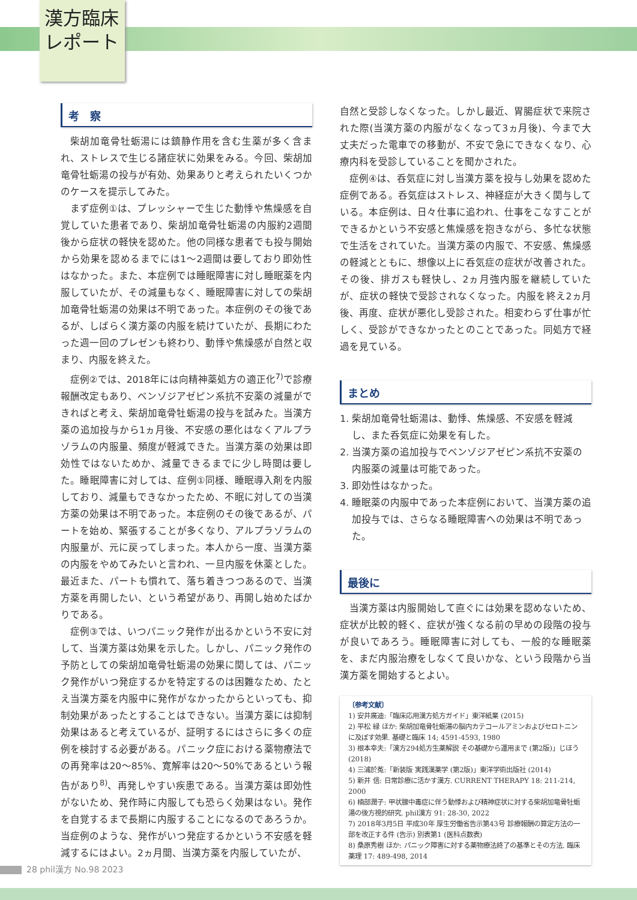漢方臨床
レポート
考　察
柴胡加竜骨牡蛎湯には鎮静作用を含む生薬が多く含まれ、ストレスで生じる諸症状に効果をみる。今回、柴胡加竜骨牡蛎湯の投与が有効、効果ありと考えられたいくつかのケースを提示してみた。
まず症例①は、プレッシャーで生じた動悸や焦燥感を自覚していた患者であり、柴胡加竜骨牡蛎湯の内服約2週間後から症状の軽快を認めた。他の同様な患者でも投与開始から効果を認めるまでには1～2週間は要しており即効性はなかった。また、本症例では睡眠障害に対し睡眠薬を内服していたが、その減量もなく、睡眠障害に対しての柴胡加竜骨牡蛎湯の効果は不明であった。本症例のその後であるが、しばらく漢方薬の内服を続けていたが、長期にわたった週一回のプレゼンも終わり、動悸や焦燥感が自然と収まり、内服を終えた。
症例②では、2018年には向精神薬処方の適正化<sup>7)</sup>で診療報酬改定もあり、ベンゾジアゼピン系抗不安薬の減量ができればと考え、柴胡加竜骨牡蛎湯の投与を試みた。当漢方薬の追加投与から1ヵ月後、不安感の悪化はなくアルプラゾラムの内服量、頻度が軽減できた。当漢方薬の効果は即効性ではないためか、減量できるまでに少し時間は要した。睡眠障害に対しては、症例①同様、睡眠導入剤を内服しており、減量もできなかったため、不眠に対しての当漢方薬の効果は不明であった。本症例のその後であるが、パートを始め、緊張することが多くなり、アルプラゾラムの内服量が、元に戻ってしまった。本人から一度、当漢方薬の内服をやめてみたいと言われ、一旦内服を休薬とした。最近また、パートも慣れて、落ち着きつつあるので、当漢方薬を再開したい、という希望があり、再開し始めたばかりである。
症例③では、いつパニック発作が出るかという不安に対して、当漢方薬は効果を示した。しかし、パニック発作の予防としての柴胡加竜骨牡蛎湯の効果に関しては、パニック発作がいつ発症するかを特定するのは困難なため、たとえ当漢方薬を内服中に発作がなかったからといっても、抑制効果があったとすることはできない。当漢方薬には抑制効果はあると考えているが、証明するにはさらに多くの症例を検討する必要がある。パニック症における薬物療法での再発率は20～85%、寛解率は20～50%であるという報告があり<sup>8)</sup>、再発しやすい疾患である。当漢方薬は即効性がないため、発作時に内服しても恐らく効果はない。発作を自覚するまで長期に内服することになるのであろうか。当症例のような、発作がいつ発症するかという不安感を軽減するにはよい。2ヵ月間、当漢方薬を内服していたが、
自然と受診しなくなった。しかし最近、胃腸症状で来院された際(当漢方薬の内服がなくなって3ヵ月後)、今まで大丈夫だった電車での移動が、不安で急にできなくなり、心療内科を受診していることを聞かされた。
症例④は、呑気症に対し当漢方薬を投与し効果を認めた症例である。呑気症はストレス、神経症が大きく関与している。本症例は、日々仕事に追われ、仕事をこなすことができるかという不安感と焦燥感を抱きながら、多忙な状態で生活をされていた。当漢方薬の内服で、不安感、焦燥感の軽減とともに、想像以上に呑気症の症状が改善された。その後、排ガスも軽快し、2ヵ月強内服を継続していたが、症状の軽快で受診されなくなった。内服を終え2ヵ月後、再度、症状が悪化し受診された。相変わらず仕事が忙しく、受診ができなかったとのことであった。同処方で経過を見ている。
まとめ
1. 柴胡加竜骨牡蛎湯は、動悸、焦燥感、不安感を軽減し、また呑気症に効果を有した。
2. 当漢方薬の追加投与でベンゾジアゼピン系抗不安薬の内服薬の減量は可能であった。
3. 即効性はなかった。
4. 睡眠薬の内服中であった本症例において、当漢方薬の追加投与では、さらなる睡眠障害への効果は不明であった。
最後に
当漢方薬は内服開始して直ぐには効果を認めないため、症状が比較的軽く、症状が強くなる前の早めの段階の投与が良いであろう。睡眠障害に対しても、一般的な睡眠薬を、まだ内服治療をしなくて良いかな、という段階から当漢方薬を開始するとよい。
〔参考文献〕
1) 安井廣迪:「臨床応用漢方処方ガイド」東洋紙業 (2015)
2) 平松 緑 ほか: 柴胡加竜骨牡蛎湯の脳内カテコールアミンおよびセロトニンに及ぼす効果. 基礎と臨床 14; 4591-4593, 1980
3) 根本幸夫:「漢方294処方生薬解説 その基礎から運用まで (第2版)」じほう (2018)
4) 三浦於菟:「新装版 実践漢薬学 (第2版)」東洋学術出版社 (2014)
5) 新井 信: 日常診療に活かす漢方. CURRENT THERAPY 18: 211-214, 2000
6) 楠部潤子: 甲状腺中毒症に伴う動悸および精神症状に対する柴胡加竜骨牡蛎湯の後方視的研究. phil漢方 91: 28-30, 2022
7) 2018年3月5日 平成30年 厚生労働省告示第43号 診療報酬の算定方法の一部を改正する件 (告示) 別表第1 (医科点数表)
8) 桑原秀樹 ほか: パニック障害に対する薬物療法終了の基準とその方法. 臨床薬理 17: 489-498, 2014
28 phil漢方 No.98 2023